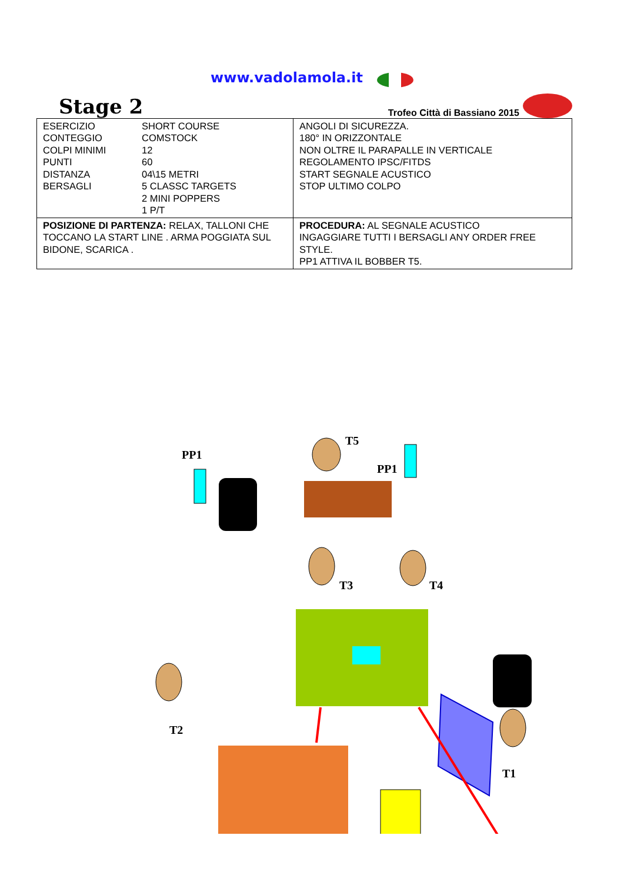www.vadolamola.it
Stage 2
Trofeo Città di Bassiano 2015
| / ESERCIZIO / SHORT COURSE / / CONTEGGIO / COMSTOCK / / COLPI MINIMI / 12 / / PUNTI / 60 / / DISTANZA / 04\15 METRI / / BERSAGLI / 5 CLASSC TARGETS 2 MINI POPPERS 1 P/T / | ANGOLI DI SICUREZZA. 180° IN ORIZZONTALE NON OLTRE IL PARAPALLE IN VERTICALE REGOLAMENTO IPSC/FITDS START SEGNALE ACUSTICO STOP ULTIMO COLPO |
| POSIZIONE DI PARTENZA: RELAX, TALLONI CHE TOCCANO LA START LINE . ARMA POGGIATA SUL BIDONE, SCARICA . | PROCEDURA: AL SEGNALE ACUSTICO INGAGGIARE TUTTI I BERSAGLI ANY ORDER FREE STYLE. PP1 ATTIVA IL BOBBER T5. |
PP1
T5
PP1
T3
T4
T2
T1